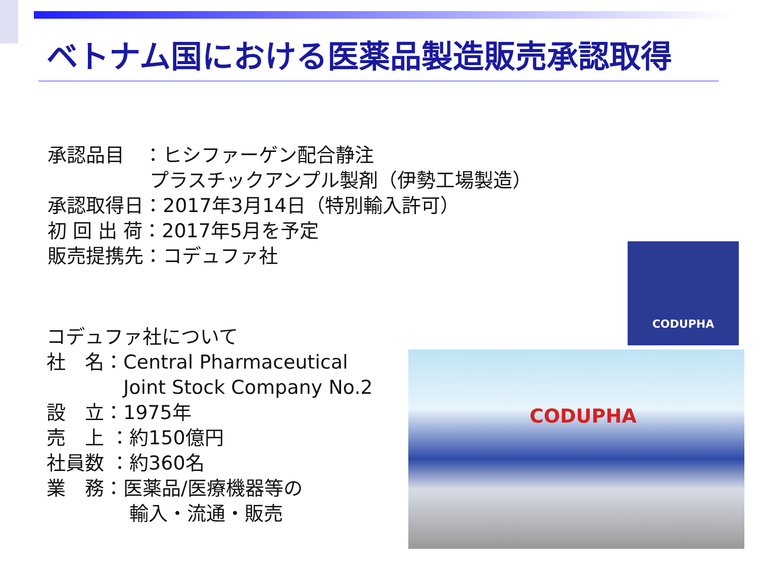ベトナム国における医薬品製造販売承認取得
承認品目　：ヒシファーゲン配合静注
　　　　　 プラスチックアンプル製剤（伊勢工場製造）
承認取得日：2017年3月14日（特別輸入許可）
初 回 出 荷：2017年5月を予定
販売提携先：コデュファ社
コデュファ社について
社　名：Central Pharmaceutical
　　　　Joint Stock Company No.2
設　立：1975年
売　上 ：約150億円
社員数 ：約360名
業　務：医薬品/医療機器等の
　　　　 輸入・流通・販売
CODUPHA
CODUPHA